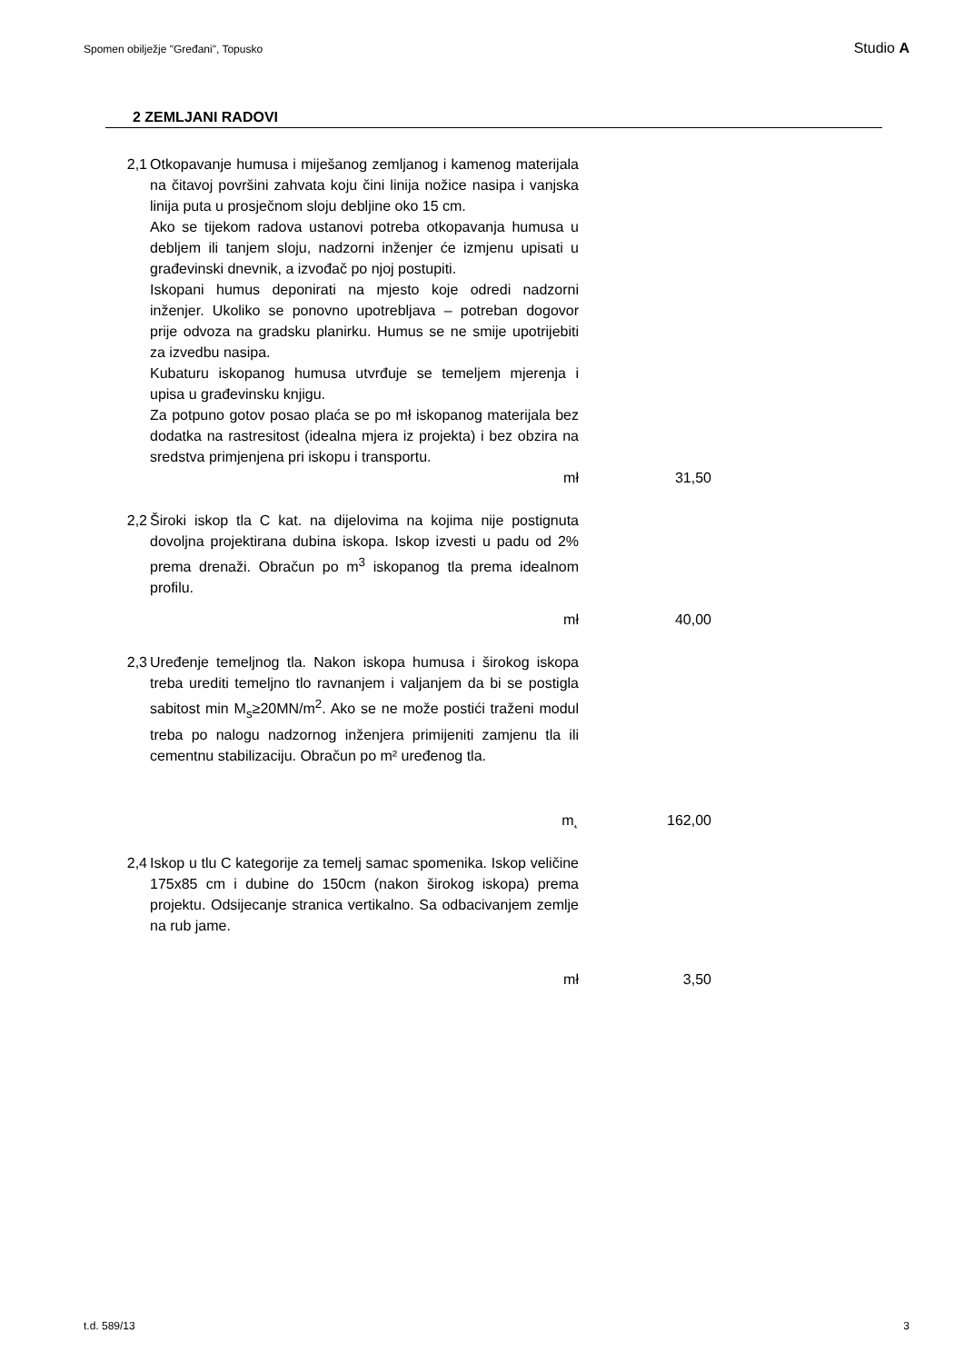Spomen obilježje "Gređani", Topusko Studio A
2 ZEMLJANI RADOVI
| 2,1 | Otkopavanje humusa i miješanog zemljanog i kamenog materijala na čitavoj površini zahvata koju čini linija nožice nasipa i vanjska linija puta u prosječnom sloju debljine oko 15 cm. Ako se tijekom radova ustanovi potreba otkopavanja humusa u debljem ili tanjem sloju, nadzorni inženjer će izmjenu upisati u građevinski dnevnik, a izvođač po njoj postupiti. Iskopani humus deponirati na mjesto koje odredi nadzorni inženjer. Ukoliko se ponovno upotrebljava – potreban dogovor prije odvoza na gradsku planirku. Humus se ne smije upotrijebiti za izvedbu nasipa. Kubaturu iskopanog humusa utvrđuje se temeljem mjerenja i upisa u građevinsku knjigu. Za potpuno gotov posao plaća se po mł iskopanog materijala bez dodatka na rastresitost (idealna mjera iz projekta) i bez obzira na sredstva primjenjena pri iskopu i transportu. | | |
| | mł | | 31,50 |
| 2,2 | Široki iskop tla C kat. na dijelovima na kojima nije postignuta dovoljna projektirana dubina iskopa. Iskop izvesti u padu od 2% prema drenaži. Obračun po m<sup>3</sup> iskopanog tla prema idealnom profilu. | | |
| | mł | | 40,00 |
| 2,3 | Uređenje temeljnog tla. Nakon iskopa humusa i širokog iskopa treba urediti temeljno tlo ravnanjem i valjanjem da bi se postigla sabitost min M<sub>s</sub>≥20MN/m<sup>2</sup>. Ako se ne može postići traženi modul treba po nalogu nadzornog inženjera primijeniti zamjenu tla ili cementnu stabilizaciju. Obračun po m² uređenog tla. | | |
| | m˛ | | 162,00 |
| 2,4 | Iskop u tlu C kategorije za temelj samac spomenika. Iskop veličine 175x85 cm i dubine do 150cm (nakon širokog iskopa) prema projektu. Odsijecanje stranica vertikalno. Sa odbacivanjem zemlje na rub jame. | | |
| | mł | | 3,50 |
t.d. 589/13 3